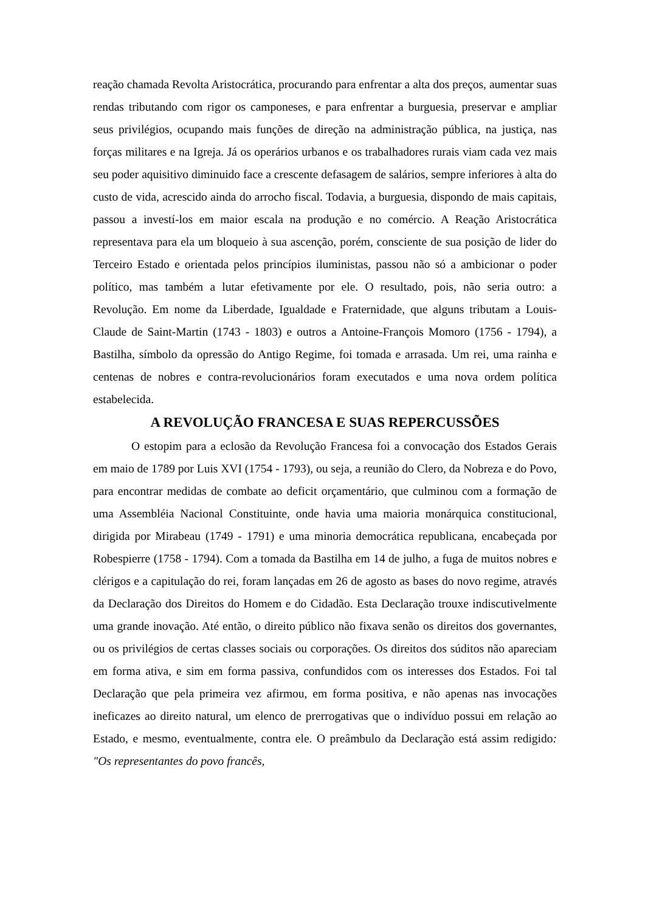reação chamada Revolta Aristocrática, procurando para enfrentar a alta dos preços, aumentar suas rendas tributando com rigor os camponeses, e para enfrentar a burguesia, preservar e ampliar seus privilégios, ocupando mais funções de direção na administração pública, na justiça, nas forças militares e na Igreja. Já os operários urbanos e os trabalhadores rurais viam cada vez mais seu poder aquisitivo diminuido face a crescente defasagem de salários, sempre inferiores à alta do custo de vida, acrescido ainda do arrocho fiscal. Todavia, a burguesia, dispondo de mais capitais, passou a investí-los em maior escala na produção e no comércio. A Reação Aristocrática representava para ela um bloqueio à sua ascenção, porém, consciente de sua posição de lider do Terceiro Estado e orientada pelos princípios iluministas, passou não só a ambicionar o poder político, mas também a lutar efetivamente por ele. O resultado, pois, não seria outro: a Revolução. Em nome da Liberdade, Igualdade e Fraternidade, que alguns tributam a Louis-Claude de Saint-Martin (1743 - 1803) e outros a Antoine-François Momoro (1756 - 1794), a Bastilha, símbolo da opressão do Antigo Regime, foi tomada e arrasada. Um rei, uma rainha e centenas de nobres e contra-revolucionários foram executados e uma nova ordem política estabelecida.
A REVOLUÇÃO FRANCESA E SUAS REPERCUSSÕES
O estopim para a eclosão da Revolução Francesa foi a convocação dos Estados Gerais em maio de 1789 por Luis XVI (1754 - 1793), ou seja, a reunião do Clero, da Nobreza e do Povo, para encontrar medidas de combate ao deficit orçamentário, que culminou com a formação de uma Assembléia Nacional Constituinte, onde havia uma maioria monárquica constitucional, dirigida por Mirabeau (1749 - 1791) e uma minoria democrática republicana, encabeçada por Robespierre (1758 - 1794). Com a tomada da Bastilha em 14 de julho, a fuga de muitos nobres e clérigos e a capitulação do rei, foram lançadas em 26 de agosto as bases do novo regime, através da Declaração dos Direitos do Homem e do Cidadão. Esta Declaração trouxe indiscutivelmente uma grande inovação. Até então, o direito público não fixava senão os direitos dos governantes, ou os privilégios de certas classes sociais ou corporações. Os direitos dos súditos não apareciam em forma ativa, e sim em forma passiva, confundidos com os interesses dos Estados. Foi tal Declaração que pela primeira vez afirmou, em forma positiva, e não apenas nas invocações ineficazes ao direito natural, um elenco de prerrogativas que o indivíduo possui em relação ao Estado, e mesmo, eventualmente, contra ele. O preâmbulo da Declaração está assim redigido: "Os representantes do povo francês,